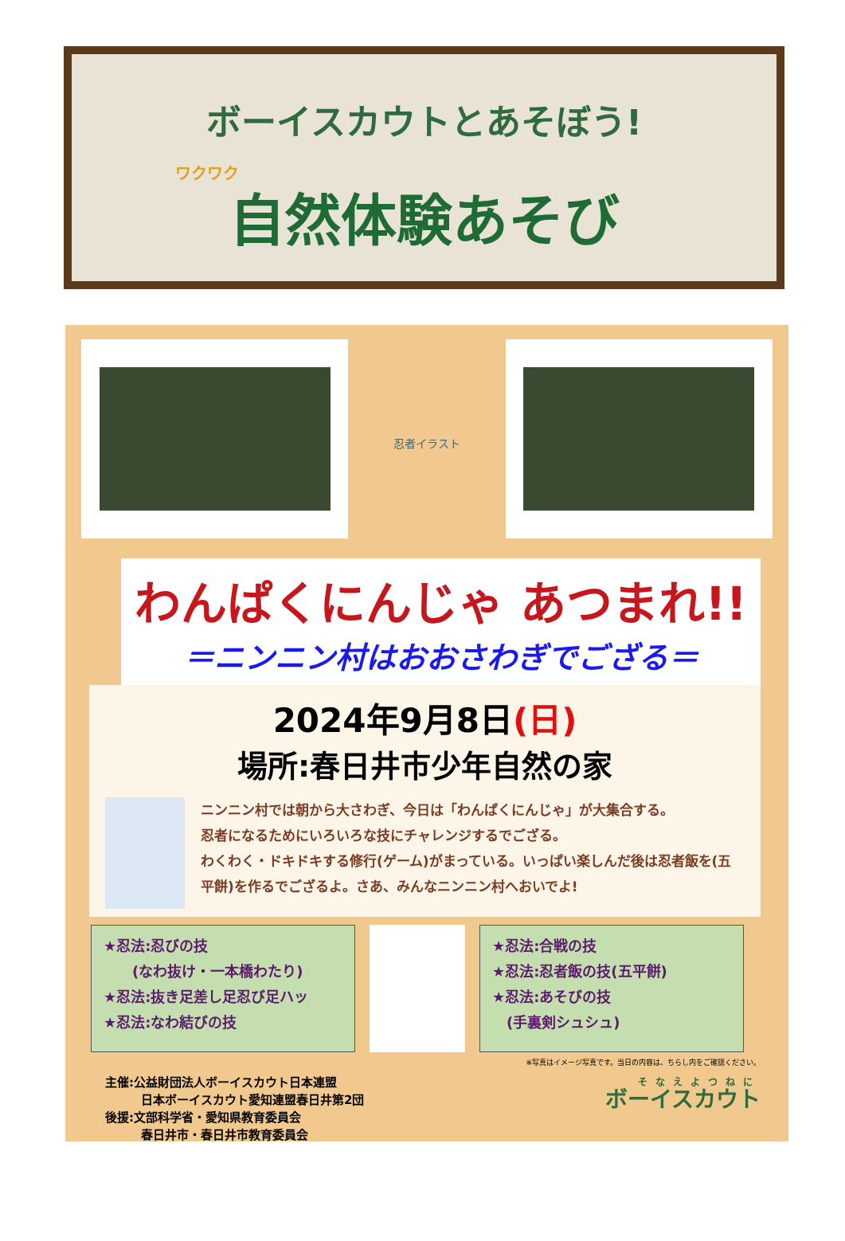ボーイスカウトとあそぼう!
ワクワク
自然体験あそび
忍者イラスト
わんぱくにんじゃ あつまれ!!
＝ニンニン村はおおさわぎでござる＝
2024年9月8日(日)
場所:春日井市少年自然の家
ニンニン村では朝から大さわぎ、今日は「わんぱくにんじゃ」が大集合する。
忍者になるためにいろいろな技にチャレンジするでござる。
わくわく・ドキドキする修行(ゲーム)がまっている。いっぱい楽しんだ後は忍者飯を(五平餅)を作るでござるよ。さあ、みんなニンニン村へおいでよ!
★忍法:忍びの技
　　(なわ抜け・一本橋わたり)
★忍法:抜き足差し足忍び足ハッ
★忍法:なわ結びの技
★忍法:合戦の技
★忍法:忍者飯の技(五平餅)
★忍法:あそびの技
　(手裏剣シュシュ)
※写真はイメージ写真です。当日の内容は、ちらし内をご確認ください。
主催:公益財団法人ボーイスカウト日本連盟
　　　日本ボーイスカウト愛知連盟春日井第2団
後援:文部科学省・愛知県教育委員会
　　　春日井市・春日井市教育委員会
そなえよつねに
ボーイスカウト